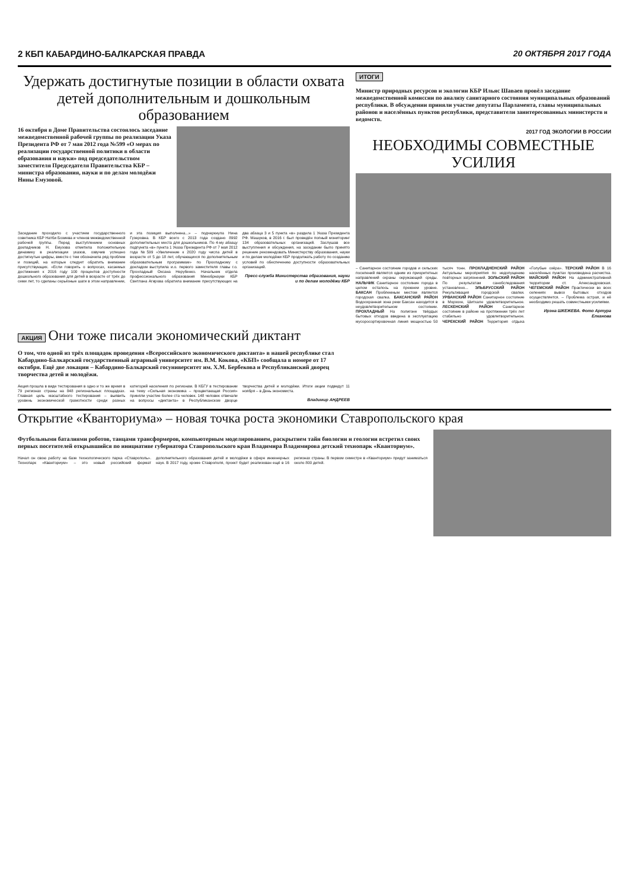2 КБП КАБАРДИНО-БАЛКАРСКАЯ ПРАВДА 20 ОКТЯБРЯ 2017 ГОДА
Удержать достигнутые позиции в области охвата детей дополнительным и дошкольным образованием
16 октября в Доме Правительства состоялось заседание межведомственной рабочей группы по реализации Указа Президента РФ от 7 мая 2012 года №599 «О мерах по реализации государственной политики в области образования и науки» под председательством заместителя Председателя Правительства КБР – министра образования, науки и по делам молодёжи Нины Емузовой.
Заседание проходило с участием государственного советника КБР Натби Бозиева и членов межведомственной рабочей группы. Перед выступлением основных докладчиков Н. Емузова отметила положительную динамику в реализации указов, озвучив успешно достигнутые цифры, вместе с тем обозначила ряд проблем и позиций, на которые следует обратить внимание присутствующих. «Если говорить о вопросах, касаемых достижения к 2016 году 100 процентов доступности дошкольного образования для детей в возрасте от трёх до семи лет, то сделаны серьёзные шаги в этом направлении, и эта позиция выполнена...» – подчеркнула Нина Гузеровна. В КБР всего с 2013 года создано 8992 дополнительных места для дошкольников. По 4-му абзацу подпункта «в» пункта 1 Указа Президента РФ от 7 мая 2012 года №599 «Увеличение к 2020 году числа детей в возрасте от 5 до 18 лет, обучающихся по дополнительным образовательным программам» по Прохладному с докладом выступила и.о. первого заместителя главы г.о. Прохладный Оксана Нерубенко. Начальник отдела профессионального образования Минобрнауки КБР Светлана Агирова обратила внимание присутствующих на два абзаца 3 и 5 пункта «в» раздела 1 Указа Президента РФ. Машуков, в 2016 г. был проведён полный мониторинг 134 образовательных организаций. Заслушав все выступления и обсуждения, на заседании было принято решение рекомендовать Министерству образования, науки и по делам молодёжи КБР продолжать работу по созданию условий по обеспечению доступности образовательных организаций.
Пресс-служба Министерства образования, науки и по делам молодёжи КБР
ИТОГИ
Министр природных ресурсов и экологии КБР Ильяс Шаваев провёл заседание межведомственной комиссии по анализу санитарного состояния муниципальных образований республики. В обсуждении приняли участие депутаты Парламента, главы муниципальных районов и населённых пунктов республики, представители заинтересованных министерств и ведомств.
2017 ГОД ЭКОЛОГИИ В РОССИИ
НЕОБХОДИМЫ СОВМЕСТНЫЕ УСИЛИЯ
– Санитарное состояние городов и сельских поселений является одним из приоритетных направлений охраны окружающей среды. НАЛЬЧИК Санитарное состояние города в целом осталось на прежнем уровне. БАКСАН Проблемным местом является городская свалка. БАКСАНСКИЙ РАЙОН Водоохранная зона реки Баксан находится в неудовлетворительном состоянии. ПРОХЛАДНЫЙ На полигоне твёрдых бытовых отходов введена в эксплуатацию мусоросортировочная линия мощностью 50 тысяч тонн. ПРОХЛАДНЕНСКИЙ РАЙОН Актуальны мероприятия по недопущению повторных загрязнений. ЗОЛЬСКИЙ РАЙОН По результатам санобследования установлено... ЭЛЬБРУССКИЙ РАЙОН Рекультивация городской свалки. УРВАНСКИЙ РАЙОН Санитарное состояние в Морзохе, Шитхале удовлетворительное. ЛЕСКЕНСКИЙ РАЙОН Санитарное состояние в районе на протяжении трёх лет стабильно удовлетворительное. ЧЕРЕКСКИЙ РАЙОН Территория отдыха «Голубые озёра». ТЕРСКИЙ РАЙОН В 16 населённых пунктах произведена расчистка. МАЙСКИЙ РАЙОН На административной территории ст. Александровская. ЧЕГЕМСКИЙ РАЙОН Практически во всех селениях вывоз бытовых отходов осуществляется. – Проблема острая, и её необходимо решать совместными усилиями.
Ирэна ШКЕЖЕВА. Фото Артура Елканова
АКЦИЯ
Они тоже писали экономический диктант
О том, что одной из трёх площадок проведения «Всероссийского экономического диктанта» в нашей республике стал Кабардино-Балкарский государственный аграрный университет им. В.М. Кокова, «КБП» сообщала в номере от 17 октября. Ещё две локации – Кабардино-Балкарский госуниверситет им. Х.М. Бербекова и Республиканский дворец творчества детей и молодёжи.
Акция прошла в виде тестирования в одно и то же время в 79 регионах страны на 848 региональных площадках. Главная цель масштабного тестирования – выявить уровень экономической грамотности среди разных категорий населения по регионам. В КБГУ в тестировании на тему «Сильная экономика – процветающая Россия» приняли участие более ста человек. 148 человек отвечали на вопросы «диктанта» в Республиканском дворце творчества детей и молодёжи. Итоги акции подведут 11 ноября – в День экономиста.
Владимир АНДРЕЕВ
Открытие «Кванториума» – новая точка роста экономики Ставропольского края
Футбольными баталиями роботов, танцами трансформеров, компьютерным моделированием, раскрытием тайн биологии и геологии встретил своих первых посетителей открывшийся по инициативе губернатора Ставропольского края Владимира Владимирова детский технопарк «Кванториум».
Начал он свою работу на базе технологического парка «Ставрополь». Технопарк «Кванториум» – это новый российский формат дополнительного образования детей и молодёжи в сфере инженерных наук. В 2017 году, кроме Ставрополя, проект будет реализован ещё в 16 регионах страны. В первом семестре в «Кванториум» придут заниматься около 800 детей.